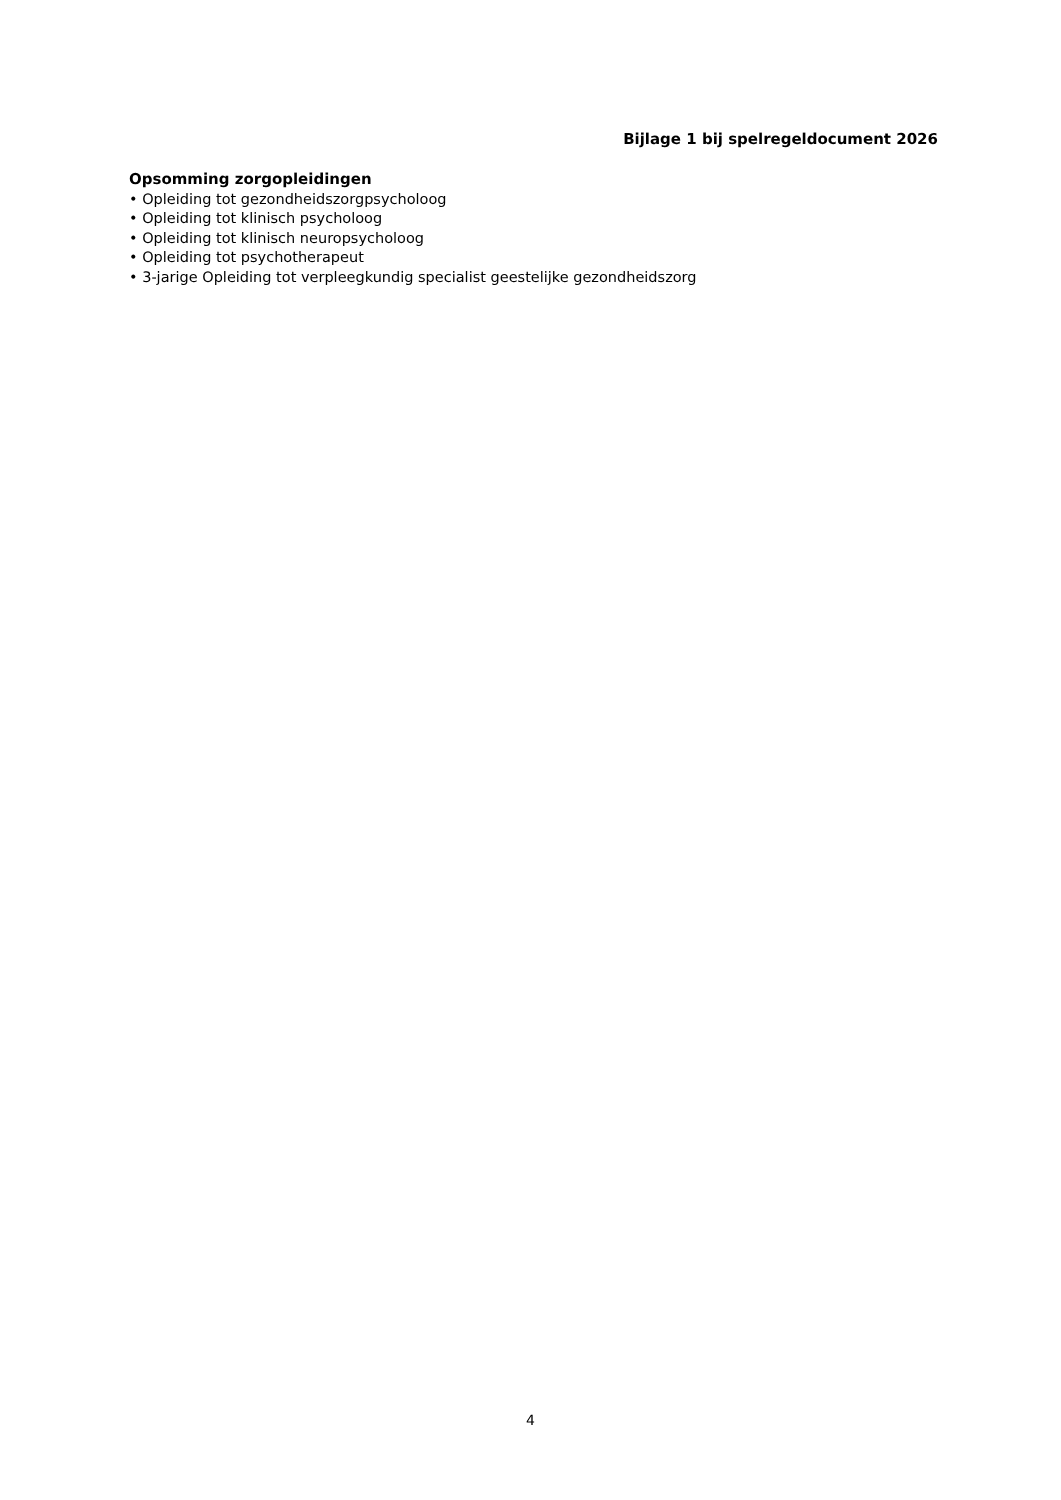Bijlage 1 bij spelregeldocument 2026
Opsomming zorgopleidingen
• Opleiding tot gezondheidszorgpsycholoog
• Opleiding tot klinisch psycholoog
• Opleiding tot klinisch neuropsycholoog
• Opleiding tot psychotherapeut
• 3-jarige Opleiding tot verpleegkundig specialist geestelijke gezondheidszorg
4